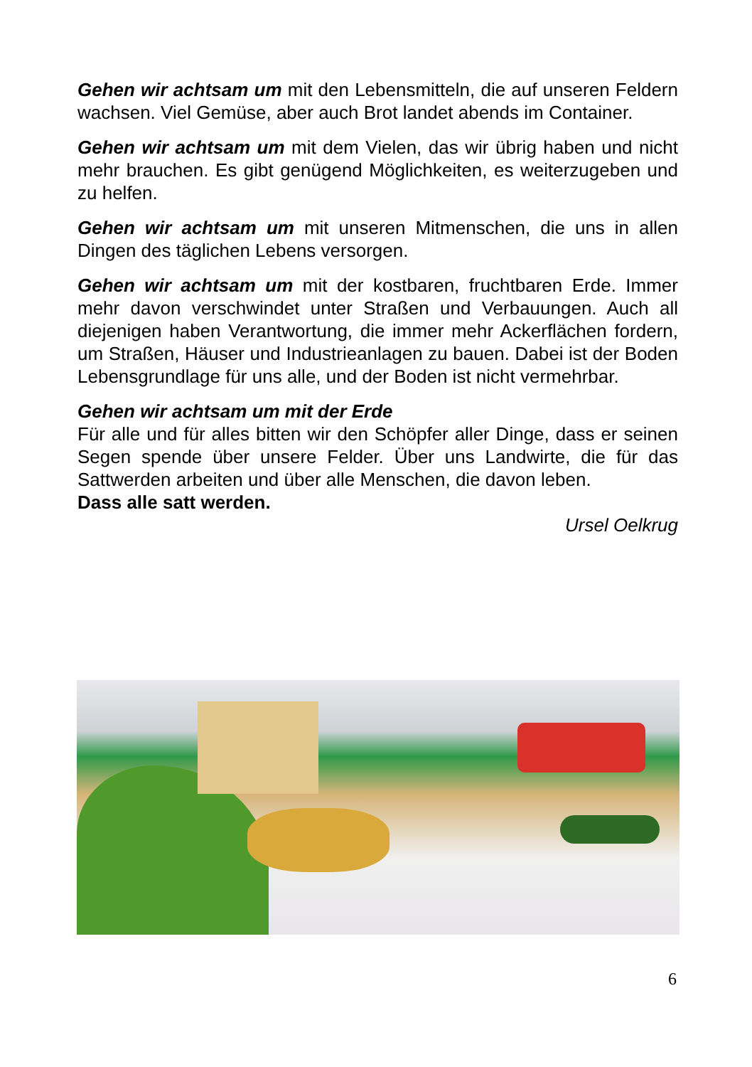Gehen wir achtsam um mit den Lebensmitteln, die auf unseren Feldern wachsen. Viel Gemüse, aber auch Brot landet abends im Container.
Gehen wir achtsam um mit dem Vielen, das wir übrig haben und nicht mehr brauchen. Es gibt genügend Möglichkeiten, es weiterzugeben und zu helfen.
Gehen wir achtsam um mit unseren Mitmenschen, die uns in allen Dingen des täglichen Lebens versorgen.
Gehen wir achtsam um mit der kostbaren, fruchtbaren Erde. Immer mehr davon verschwindet unter Straßen und Verbauungen. Auch all diejenigen haben Verantwortung, die immer mehr Ackerflächen fordern, um Straßen, Häuser und Industrieanlagen zu bauen. Dabei ist der Boden Lebensgrundlage für uns alle, und der Boden ist nicht vermehrbar.
Gehen wir achtsam um mit der Erde
Für alle und für alles bitten wir den Schöpfer aller Dinge, dass er seinen Segen spende über unsere Felder. Über uns Landwirte, die für das Sattwerden arbeiten und über alle Menschen, die davon leben.
Dass alle satt werden.
Ursel Oelkrug
6